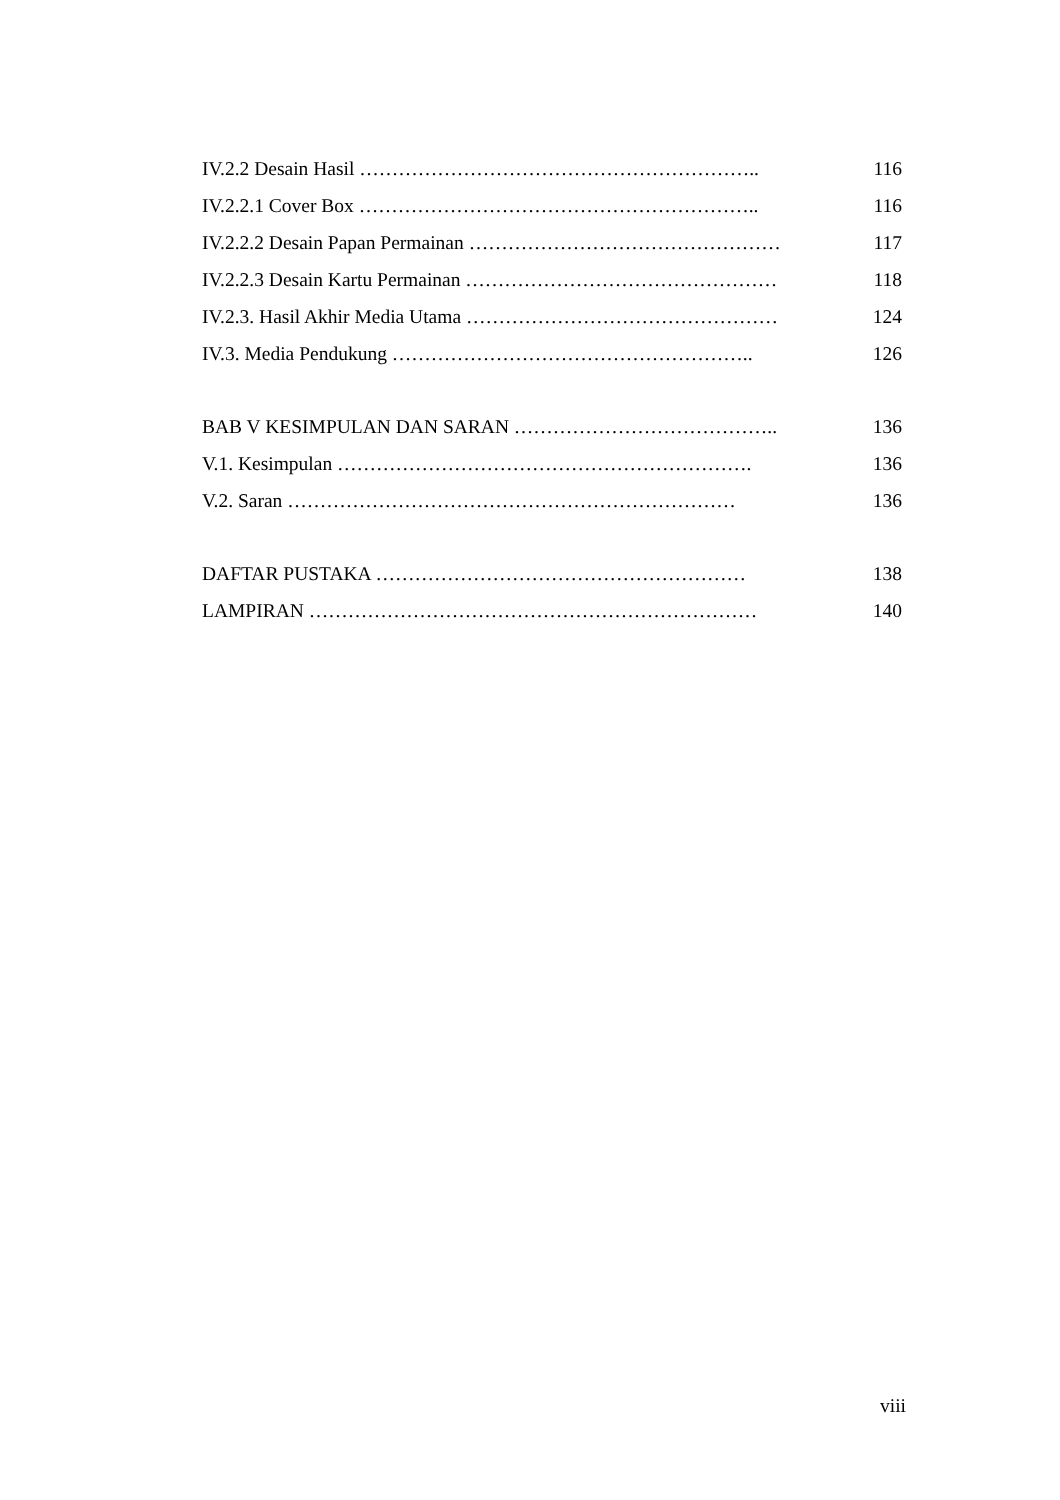IV.2.2 Desain Hasil …………………………………………………….. 116
IV.2.2.1 Cover Box …………………………………………………….. 116
IV.2.2.2 Desain Papan Permainan ………………………………………… 117
IV.2.2.3 Desain Kartu Permainan ………………………………………… 118
IV.2.3. Hasil Akhir Media Utama ………………………………………… 124
IV.3. Media Pendukung ……………………………………………….. 126
BAB V KESIMPULAN DAN SARAN ………………………………….. 136
V.1. Kesimpulan ………………………………………………………. 136
V.2. Saran …………………………………………………………… 136
DAFTAR PUSTAKA ………………………………………………… 138
LAMPIRAN …………………………………………………………… 140
viii